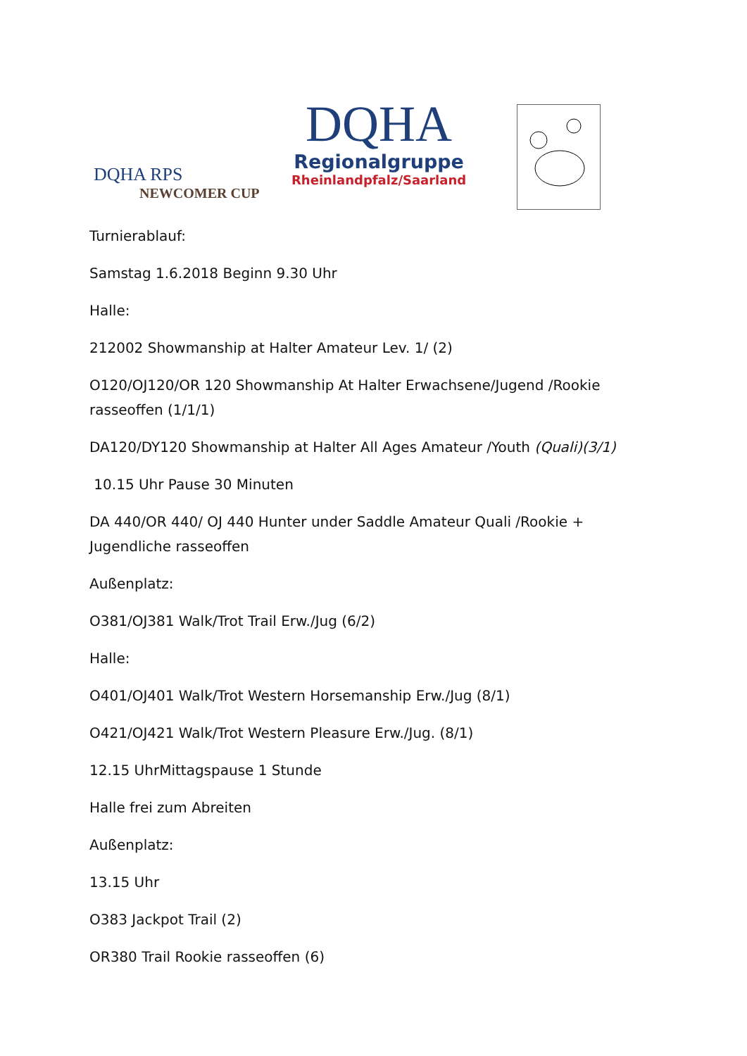DQHA RPS
NEWCOMER CUP
DQHA
Regionalgruppe
Rheinlandpfalz/Saarland
Turnierablauf:
Samstag 1.6.2018 Beginn 9.30 Uhr
Halle:
212002 Showmanship at Halter Amateur Lev. 1/ (2)
O120/OJ120/OR 120 Showmanship At Halter Erwachsene/Jugend /Rookie rasseoffen (1/1/1)
DA120/DY120 Showmanship at Halter All Ages Amateur /Youth (Quali)(3/1)
10.15 Uhr Pause 30 Minuten
DA 440/OR 440/ OJ 440 Hunter under Saddle Amateur Quali /Rookie + Jugendliche rasseoffen
Außenplatz:
O381/OJ381 Walk/Trot Trail Erw./Jug (6/2)
Halle:
O401/OJ401 Walk/Trot Western Horsemanship Erw./Jug (8/1)
O421/OJ421 Walk/Trot Western Pleasure Erw./Jug. (8/1)
12.15 UhrMittagspause 1 Stunde
Halle frei zum Abreiten
Außenplatz:
13.15 Uhr
O383 Jackpot Trail (2)
OR380 Trail Rookie rasseoffen (6)